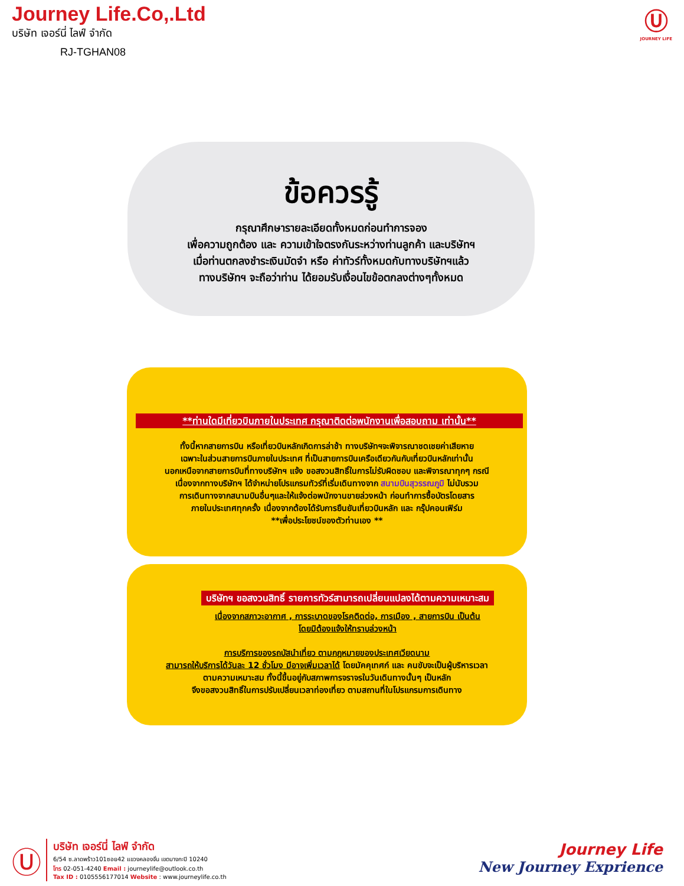Journey Life.Co,.Ltd
บริษัท เจอร์นี่ ไลฟ์ จำกัด
RJ-TGHAN08
Ⓤ
JOURNEY LIFE
ข้อควรรู้
กรุณาศึกษารายละเอียดทั้งหมดก่อนทำการจอง
เพื่อความถูกต้อง และ ความเข้าใจตรงกันระหว่างท่านลูกค้า และบริษัทฯ
เมื่อท่านตกลงชำระเงินมัดจำ หรือ ค่าทัวร์ทั้งหมดกับทางบริษัทฯแล้ว
ทางบริษัทฯ จะถือว่าท่าน ได้ยอมรับเงื่อนไขข้อตกลงต่างๆทั้งหมด
**ท่านใดมีเที่ยวบินภายในประเทศ กรุณาติดต่อพนักงานเพื่อสอบถาม เท่านั้น**
ทั้งนี้หากสายการบิน หรือเที่ยวบินหลักเกิดการล่าช้า ทางบริษัทฯจะพิจารณาชดเชยค่าเสียหาย
เฉพาะในส่วนสายการบินภายในประเทศ ที่เป็นสายการบินเครือเดียวกันกับเที่ยวบินหลักเท่านั้น
นอกเหนือจากสายการบินที่ทางบริษัทฯ แจ้ง ขอสงวนสิทธิ์ในการไม่รับผิดชอบ และพิจารณาทุกๆ กรณี
เนื่องจากทางบริษัทฯ ได้จำหน่ายโปรแกรมทัวร์ที่เริ่มเดินทางจาก สนามบินสุวรรณภูมิ ไม่นับรวม
การเดินทางจากสนามบินอื่นๆและให้แจ้งต่อพนักงานขายล่วงหน้า ก่อนทำการซื้อบัตรโดยสาร
ภายในประเทศทุกครั้ง เนื่องจากต้องได้รับการยืนยันเที่ยวบินหลัก และ กรุ๊ปคอนเฟิร์ม
**เพื่อประโยชน์ของตัวท่านเอง **
บริษัทฯ ขอสงวนสิทธิ์ รายการทัวร์สามารถเปลี่ยนแปลงได้ตามความเหมาะสม
เนื่องจากสภาวะอากาศ , การระบาดของโรคติดต่อ, การเมือง , สายการบิน เป็นต้น
โดยมิต้องแจ้งให้ทราบล่วงหน้า
การบริการของรถบัสนำเที่ยว ตามกฎหมายของประเทศเวียดนาม
สามารถให้บริการได้วันละ 12 ชั่วโมง มีอาจเพิ่มเวลาได้ โดยมัคคุเทศก์ และ คนขับจะเป็นผู้บริหารเวลา
ตามความเหมาะสม ทั้งนี้ขึ้นอยู่กับสภาพการจราจรในวันเดินทางนั้นๆ เป็นหลัก
จึงขอสงวนสิทธิ์ในการปรับเปลี่ยนเวลาท่องเที่ยว ตามสถานที่ในโปรแกรมการเดินทาง
Ⓤ
บริษัท เจอร์นี่ ไลฟ์ จำกัด
6/54 ซ.ลาดพร้าว101ซอย42 แขวงคลองจั่น เขตบางกะปิ 10240
โทร 02-051-4240 Email : journeylife@outlook.co.th
Tax ID : 0105556177014 Website : www.journeylife.co.th
Journey Life
New Journey Exprience